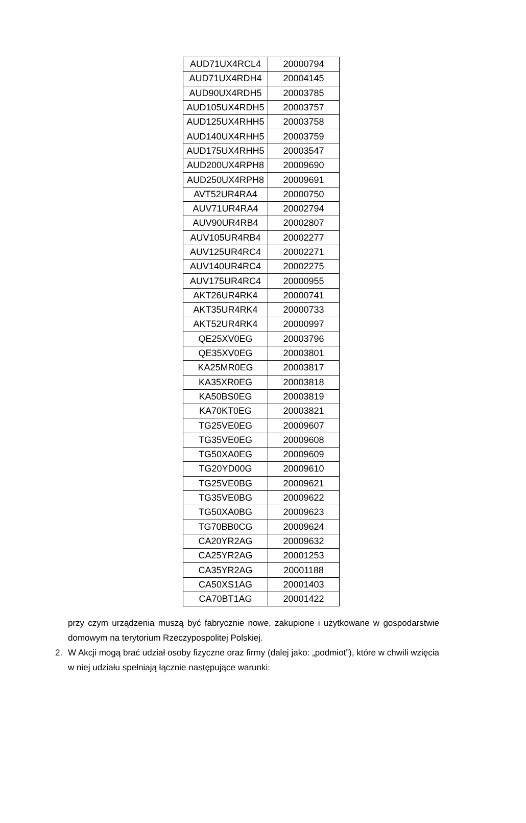| AUD71UX4RCL4 | 20000794 |
| AUD71UX4RDH4 | 20004145 |
| AUD90UX4RDH5 | 20003785 |
| AUD105UX4RDH5 | 20003757 |
| AUD125UX4RHH5 | 20003758 |
| AUD140UX4RHH5 | 20003759 |
| AUD175UX4RHH5 | 20003547 |
| AUD200UX4RPH8 | 20009690 |
| AUD250UX4RPH8 | 20009691 |
| AVT52UR4RA4 | 20000750 |
| AUV71UR4RA4 | 20002794 |
| AUV90UR4RB4 | 20002807 |
| AUV105UR4RB4 | 20002277 |
| AUV125UR4RC4 | 20002271 |
| AUV140UR4RC4 | 20002275 |
| AUV175UR4RC4 | 20000955 |
| AKT26UR4RK4 | 20000741 |
| AKT35UR4RK4 | 20000733 |
| AKT52UR4RK4 | 20000997 |
| QE25XV0EG | 20003796 |
| QE35XV0EG | 20003801 |
| KA25MR0EG | 20003817 |
| KA35XR0EG | 20003818 |
| KA50BS0EG | 20003819 |
| KA70KT0EG | 20003821 |
| TG25VE0EG | 20009607 |
| TG35VE0EG | 20009608 |
| TG50XA0EG | 20009609 |
| TG20YD00G | 20009610 |
| TG25VE0BG | 20009621 |
| TG35VE0BG | 20009622 |
| TG50XA0BG | 20009623 |
| TG70BB0CG | 20009624 |
| CA20YR2AG | 20009632 |
| CA25YR2AG | 20001253 |
| CA35YR2AG | 20001188 |
| CA50XS1AG | 20001403 |
| CA70BT1AG | 20001422 |
przy czym urządzenia muszą być fabrycznie nowe, zakupione i użytkowane w gospodarstwie domowym na terytorium Rzeczypospolitej Polskiej.
2. W Akcji mogą brać udział osoby fizyczne oraz firmy (dalej jako: „podmiot”), które w chwili wzięcia w niej udziału spełniają łącznie następujące warunki: